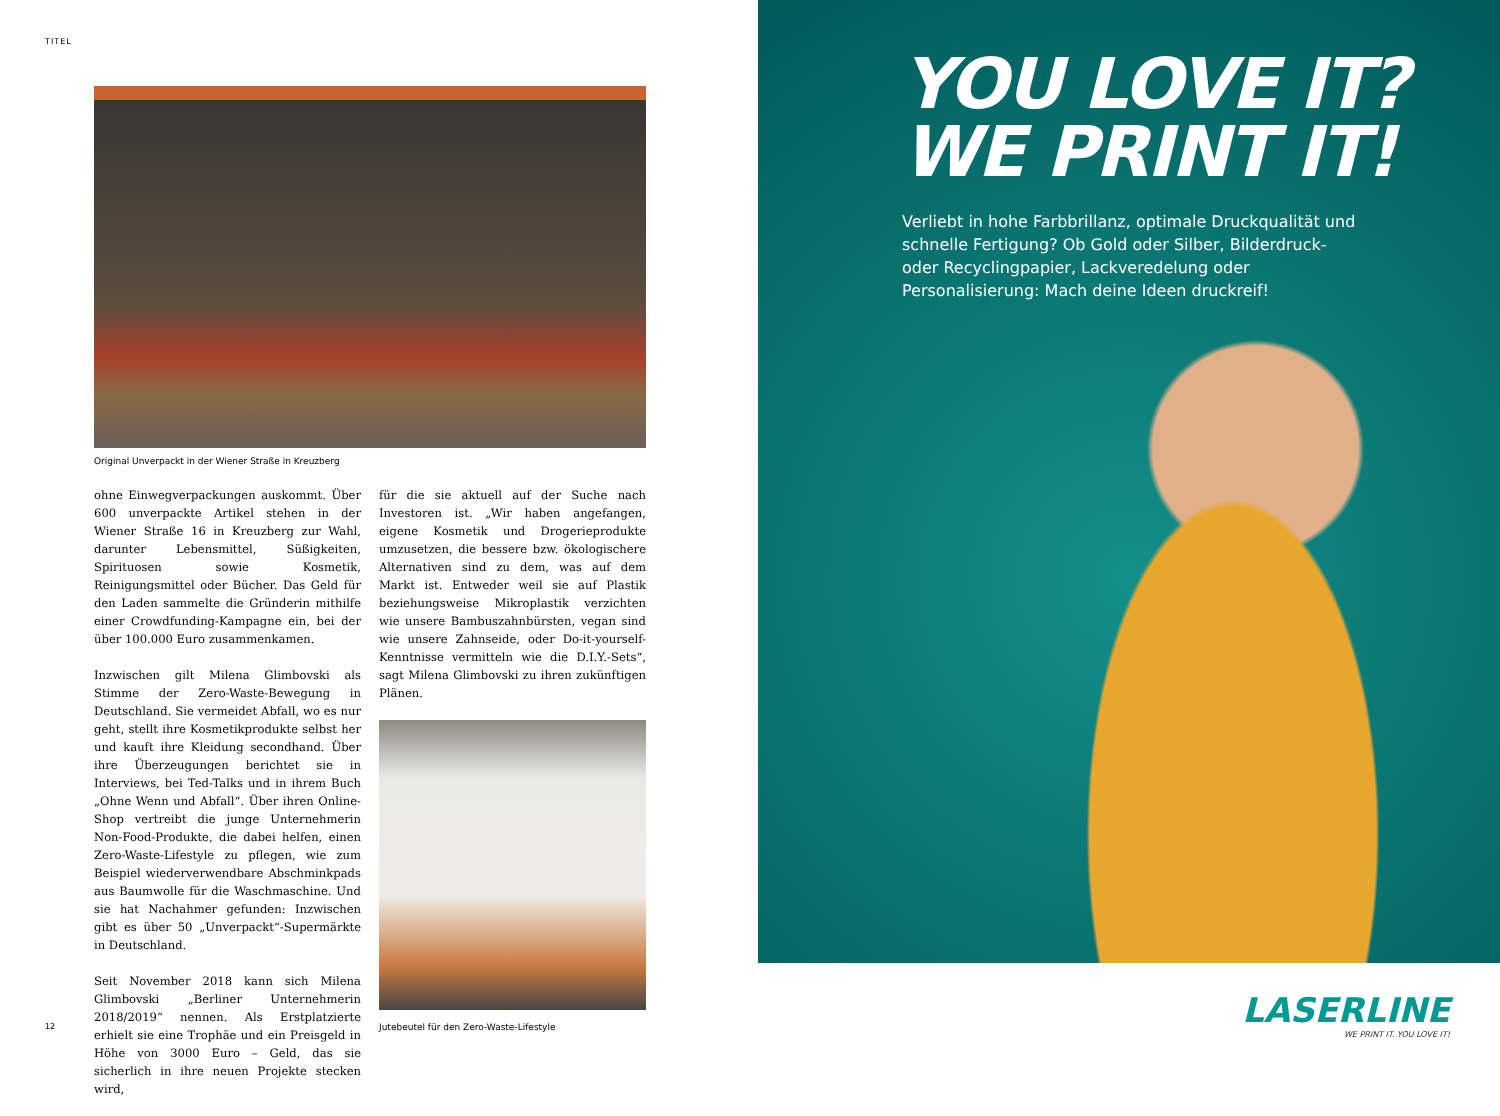TITEL
Original Unverpackt in der Wiener Straße in Kreuzberg
ohne Einwegverpackungen auskommt. Über 600 unverpackte Artikel stehen in der Wiener Straße 16 in Kreuzberg zur Wahl, darunter Lebensmittel, Süßigkeiten, Spirituosen sowie Kosmetik, Reinigungsmittel oder Bücher. Das Geld für den Laden sammelte die Gründerin mithilfe einer Crowdfunding-Kampagne ein, bei der über 100.000 Euro zusammenkamen.
Inzwischen gilt Milena Glimbovski als Stimme der Zero-Waste-Bewegung in Deutschland. Sie vermeidet Abfall, wo es nur geht, stellt ihre Kosmetikprodukte selbst her und kauft ihre Kleidung secondhand. Über ihre Überzeugungen berichtet sie in Interviews, bei Ted-Talks und in ihrem Buch „Ohne Wenn und Abfall“. Über ihren Online-Shop vertreibt die junge Unternehmerin Non-Food-Produkte, die dabei helfen, einen Zero-Waste-Lifestyle zu pflegen, wie zum Beispiel wiederverwendbare Abschminkpads aus Baumwolle für die Waschmaschine. Und sie hat Nachahmer gefunden: Inzwischen gibt es über 50 „Unverpackt“-Supermärkte in Deutschland.
Seit November 2018 kann sich Milena Glimbovski „Berliner Unternehmerin 2018/2019“ nennen. Als Erstplatzierte erhielt sie eine Trophäe und ein Preisgeld in Höhe von 3000 Euro – Geld, das sie sicherlich in ihre neuen Projekte stecken wird,
für die sie aktuell auf der Suche nach Investoren ist. „Wir haben angefangen, eigene Kosmetik und Drogerieprodukte umzusetzen, die bessere bzw. ökologischere Alternativen sind zu dem, was auf dem Markt ist. Entweder weil sie auf Plastik beziehungsweise Mikroplastik verzichten wie unsere Bambuszahnbürsten, vegan sind wie unsere Zahnseide, oder Do-it-yourself-Kenntnisse vermitteln wie die D.I.Y.-Sets“, sagt Milena Glimbovski zu ihren zukünftigen Plänen.
Jutebeutel für den Zero-Waste-Lifestyle
12
YOU LOVE IT?
WE PRINT IT!
Verliebt in hohe Farbbrillanz, optimale Druckqualität und schnelle Fertigung? Ob Gold oder Silber, Bilderdruck- oder Recyclingpapier, Lackveredelung oder Personalisierung: Mach deine Ideen druckreif!
LASERLINE
WE PRINT IT. YOU LOVE IT!